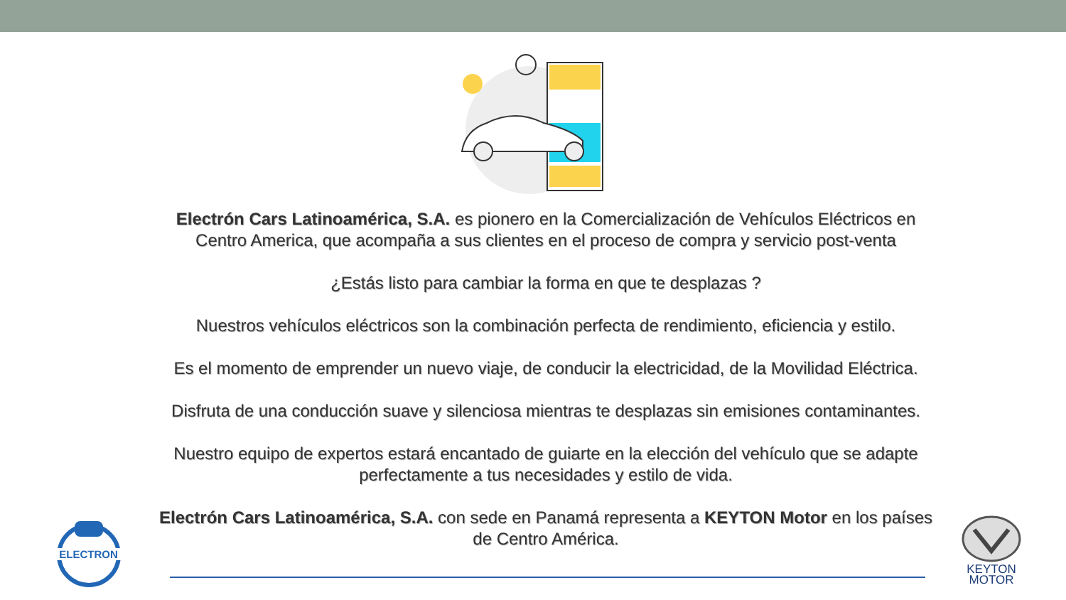Electrón Cars Latinoamérica, S.A. es pionero en la Comercialización de Vehículos Eléctricos en Centro America, que acompaña a sus clientes en el proceso de compra y servicio post-venta
¿Estás listo para cambiar la forma en que te desplazas ?
Nuestros vehículos eléctricos son la combinación perfecta de rendimiento, eficiencia y estilo.
Es el momento de emprender un nuevo viaje, de conducir la electricidad, de la Movilidad Eléctrica.
Disfruta de una conducción suave y silenciosa mientras te desplazas sin emisiones contaminantes.
Nuestro equipo de expertos estará encantado de guiarte en la elección del vehículo que se adapte perfectamente a tus necesidades y estilo de vida.
Electrón Cars Latinoamérica, S.A. con sede en Panamá representa a KEYTON Motor en los países de Centro América.
ELECTRON
KEYTON
MOTOR